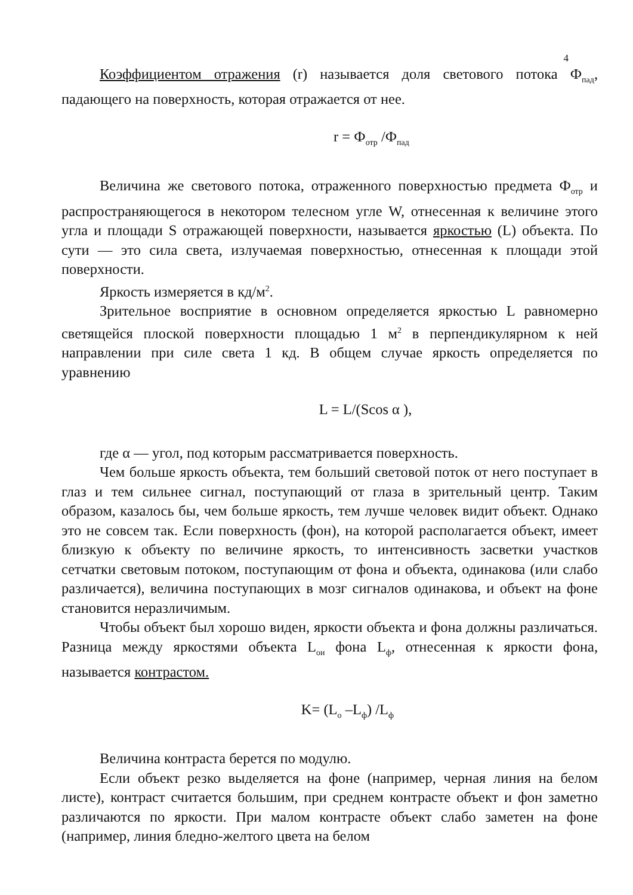4
Коэффициентом отражения (r) называется доля светового потока Ф<sub>пад</sub>, падающего на поверхность, которая отражается от нее.
r = Ф<sub>отр</sub> /Ф<sub>пад</sub>
Величина же светового потока, отраженного поверхностью предмета Ф<sub>отр</sub> и распространяющегося в некотором телесном угле W, отнесенная к величине этого угла и площади S отражающей поверхности, называется яркостью (L) объекта. По сути — это сила света, излучаемая поверхностью, отнесенная к площади этой поверхности.
Яркость измеряется в кд/м<sup>2</sup>.
Зрительное восприятие в основном определяется яркостью L равномерно светящейся плоской поверхности площадью 1 м<sup>2</sup> в перпендикулярном к ней направлении при силе света 1 кд. В общем случае яркость определяется по уравнению
L = L/(Scos α ),
где α — угол, под которым рассматривается поверхность.
Чем больше яркость объекта, тем больший световой поток от него поступает в глаз и тем сильнее сигнал, поступающий от глаза в зрительный центр. Таким образом, казалось бы, чем больше яркость, тем лучше человек видит объект. Однако это не совсем так. Если поверхность (фон), на которой располагается объект, имеет близкую к объекту по величине яркость, то интенсивность засветки участков сетчатки световым потоком, поступающим от фона и объекта, одинакова (или слабо различается), величина поступающих в мозг сигналов одинакова, и объект на фоне становится неразличимым.
Чтобы объект был хорошо виден, яркости объекта и фона должны различаться. Разница между яркостями объекта L<sub>ои</sub> фона L<sub>ф</sub>, отнесенная к яркости фона, называется контрастом.
K= (L<sub>o</sub> –L<sub>ф</sub>) /L<sub>ф</sub>
Величина контраста берется по модулю.
Если объект резко выделяется на фоне (например, черная линия на белом листе), контраст считается большим, при среднем контрасте объект и фон заметно различаются по яркости. При малом контрасте объект слабо заметен на фоне (например, линия бледно-желтого цвета на белом